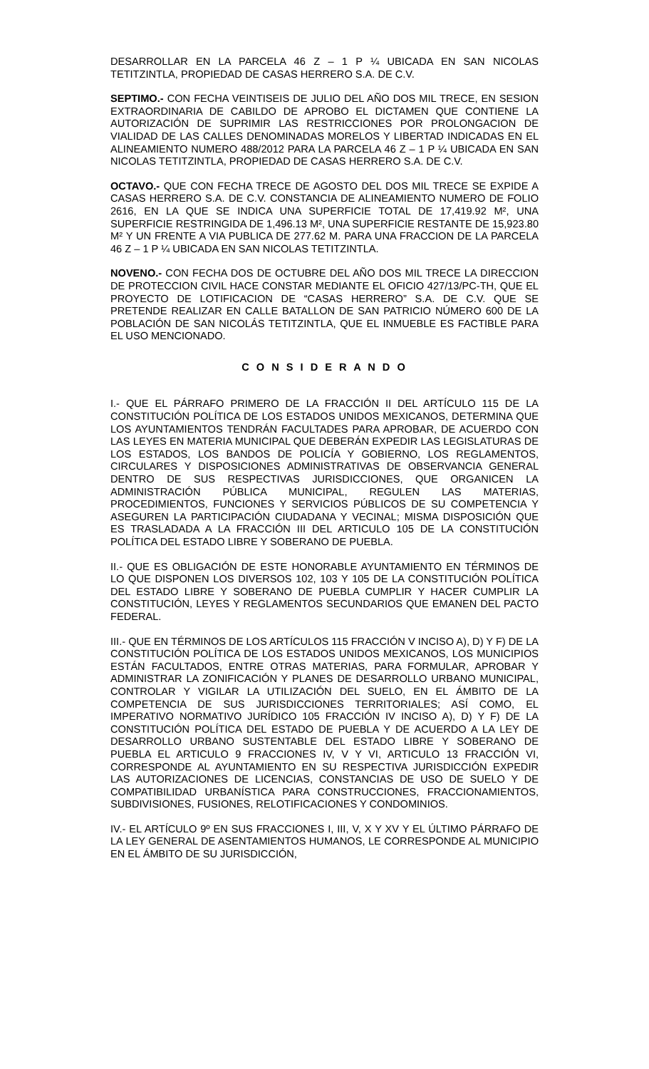DESARROLLAR EN LA PARCELA 46 Z – 1 P ¼ UBICADA EN SAN NICOLAS TETITZINTLA, PROPIEDAD DE CASAS HERRERO S.A. DE C.V.
SEPTIMO.- CON FECHA VEINTISEIS DE JULIO DEL AÑO DOS MIL TRECE, EN SESION EXTRAORDINARIA DE CABILDO DE APROBO EL DICTAMEN QUE CONTIENE LA AUTORIZACIÓN DE SUPRIMIR LAS RESTRICCIONES POR PROLONGACION DE VIALIDAD DE LAS CALLES DENOMINADAS MORELOS Y LIBERTAD INDICADAS EN EL ALINEAMIENTO NUMERO 488/2012 PARA LA PARCELA 46 Z – 1 P ¼ UBICADA EN SAN NICOLAS TETITZINTLA, PROPIEDAD DE CASAS HERRERO S.A. DE C.V.
OCTAVO.- QUE CON FECHA TRECE DE AGOSTO DEL DOS MIL TRECE SE EXPIDE A CASAS HERRERO S.A. DE C.V. CONSTANCIA DE ALINEAMIENTO NUMERO DE FOLIO 2616, EN LA QUE SE INDICA UNA SUPERFICIE TOTAL DE 17,419.92 M², UNA SUPERFICIE RESTRINGIDA DE 1,496.13 M², UNA SUPERFICIE RESTANTE DE 15,923.80 M² Y UN FRENTE A VIA PUBLICA DE 277.62 M. PARA UNA FRACCION DE LA PARCELA 46 Z – 1 P ¼ UBICADA EN SAN NICOLAS TETITZINTLA.
NOVENO.- CON FECHA DOS DE OCTUBRE DEL AÑO DOS MIL TRECE LA DIRECCION DE PROTECCION CIVIL HACE CONSTAR MEDIANTE EL OFICIO 427/13/PC-TH, QUE EL PROYECTO DE LOTIFICACION DE “CASAS HERRERO” S.A. DE C.V. QUE SE PRETENDE REALIZAR EN CALLE BATALLON DE SAN PATRICIO NÚMERO 600 DE LA POBLACIÓN DE SAN NICOLÁS TETITZINTLA, QUE EL INMUEBLE ES FACTIBLE PARA EL USO MENCIONADO.
C O N S I D E R A N D O
I.- QUE EL PÁRRAFO PRIMERO DE LA FRACCIÓN II DEL ARTÍCULO 115 DE LA CONSTITUCIÓN POLÍTICA DE LOS ESTADOS UNIDOS MEXICANOS, DETERMINA QUE LOS AYUNTAMIENTOS TENDRÁN FACULTADES PARA APROBAR, DE ACUERDO CON LAS LEYES EN MATERIA MUNICIPAL QUE DEBERÁN EXPEDIR LAS LEGISLATURAS DE LOS ESTADOS, LOS BANDOS DE POLICÍA Y GOBIERNO, LOS REGLAMENTOS, CIRCULARES Y DISPOSICIONES ADMINISTRATIVAS DE OBSERVANCIA GENERAL DENTRO DE SUS RESPECTIVAS JURISDICCIONES, QUE ORGANICEN LA ADMINISTRACIÓN PÚBLICA MUNICIPAL, REGULEN LAS MATERIAS, PROCEDIMIENTOS, FUNCIONES Y SERVICIOS PÚBLICOS DE SU COMPETENCIA Y ASEGUREN LA PARTICIPACIÓN CIUDADANA Y VECINAL; MISMA DISPOSICIÓN QUE ES TRASLADADA A LA FRACCIÓN III DEL ARTICULO 105 DE LA CONSTITUCIÓN POLÍTICA DEL ESTADO LIBRE Y SOBERANO DE PUEBLA.
II.- QUE ES OBLIGACIÓN DE ESTE HONORABLE AYUNTAMIENTO EN TÉRMINOS DE LO QUE DISPONEN LOS DIVERSOS 102, 103 Y 105 DE LA CONSTITUCIÓN POLÍTICA DEL ESTADO LIBRE Y SOBERANO DE PUEBLA CUMPLIR Y HACER CUMPLIR LA CONSTITUCIÓN, LEYES Y REGLAMENTOS SECUNDARIOS QUE EMANEN DEL PACTO FEDERAL.
III.- QUE EN TÉRMINOS DE LOS ARTÍCULOS 115 FRACCIÓN V INCISO A), D) Y F) DE LA CONSTITUCIÓN POLÍTICA DE LOS ESTADOS UNIDOS MEXICANOS, LOS MUNICIPIOS ESTÁN FACULTADOS, ENTRE OTRAS MATERIAS, PARA FORMULAR, APROBAR Y ADMINISTRAR LA ZONIFICACIÓN Y PLANES DE DESARROLLO URBANO MUNICIPAL, CONTROLAR Y VIGILAR LA UTILIZACIÓN DEL SUELO, EN EL ÁMBITO DE LA COMPETENCIA DE SUS JURISDICCIONES TERRITORIALES; ASÍ COMO, EL IMPERATIVO NORMATIVO JURÍDICO 105 FRACCIÓN IV INCISO A), D) Y F) DE LA CONSTITUCIÓN POLÍTICA DEL ESTADO DE PUEBLA Y DE ACUERDO A LA LEY DE DESARROLLO URBANO SUSTENTABLE DEL ESTADO LIBRE Y SOBERANO DE PUEBLA EL ARTICULO 9 FRACCIONES IV, V Y VI, ARTICULO 13 FRACCIÓN VI, CORRESPONDE AL AYUNTAMIENTO EN SU RESPECTIVA JURISDICCIÓN EXPEDIR LAS AUTORIZACIONES DE LICENCIAS, CONSTANCIAS DE USO DE SUELO Y DE COMPATIBILIDAD URBANÍSTICA PARA CONSTRUCCIONES, FRACCIONAMIENTOS, SUBDIVISIONES, FUSIONES, RELOTIFICACIONES Y CONDOMINIOS.
IV.- EL ARTÍCULO 9º EN SUS FRACCIONES I, III, V, X Y XV Y EL ÚLTIMO PÁRRAFO DE LA LEY GENERAL DE ASENTAMIENTOS HUMANOS, LE CORRESPONDE AL MUNICIPIO EN EL ÁMBITO DE SU JURISDICCIÓN,